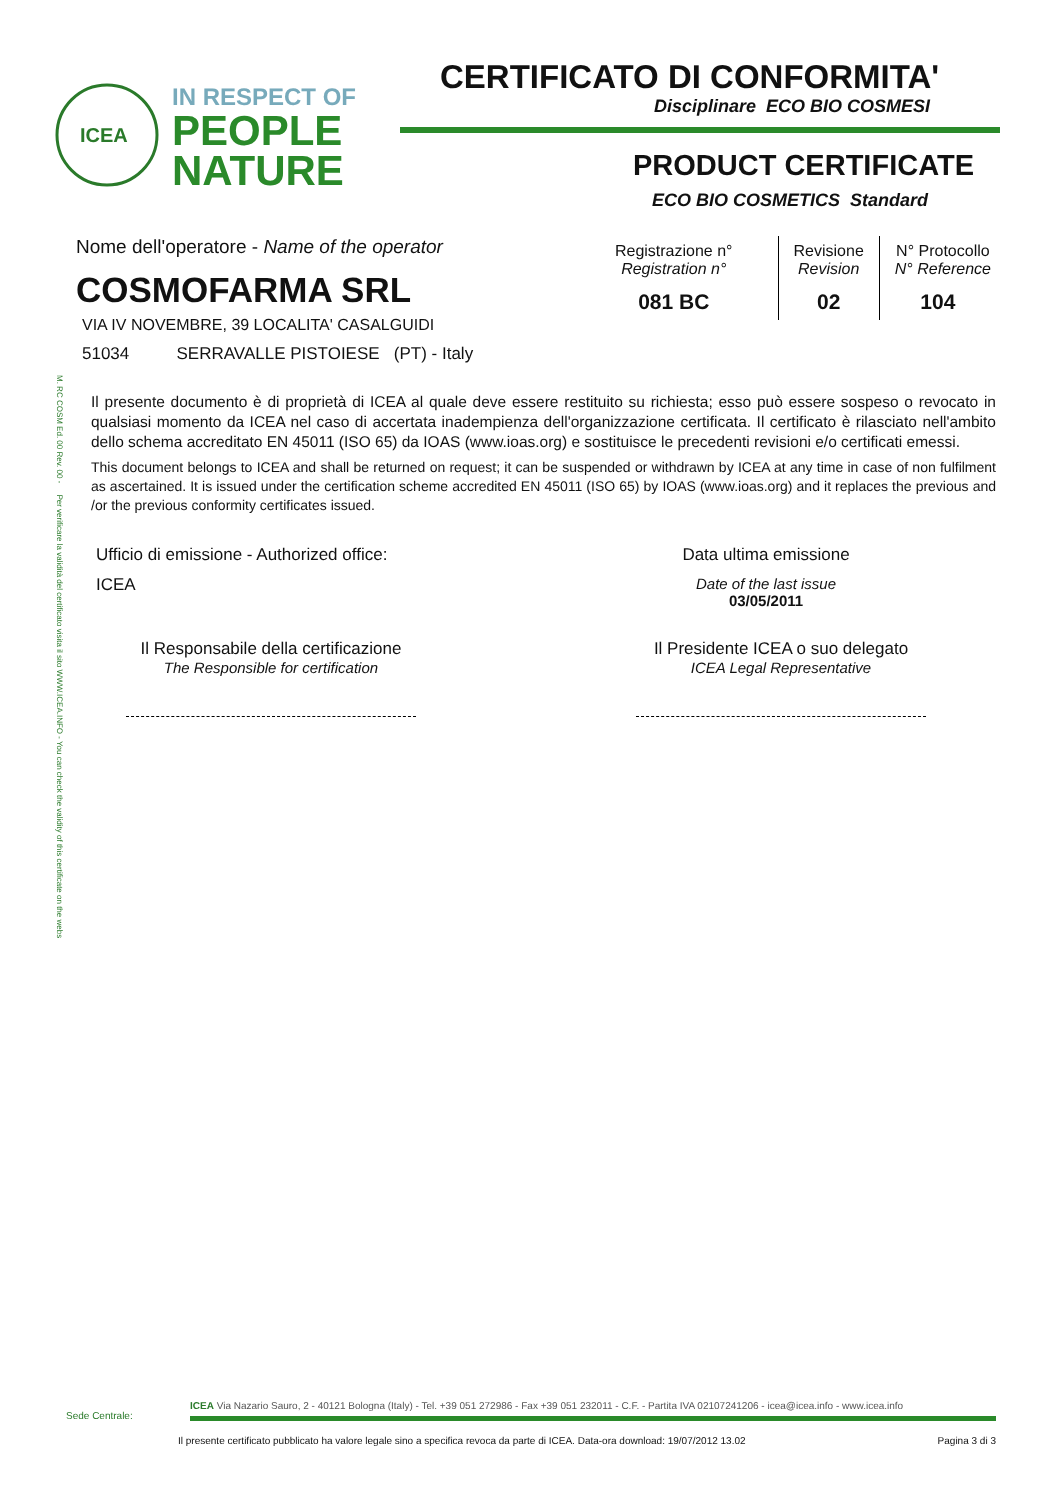ICEA
IN RESPECT OF
PEOPLE
NATURE
M. RC COSM Ed. 00 Rev. 00 - Per verificare la validità del certificato visita il sito WWW.ICEA.INFO - You can check the validity of this certificate on the webs
CERTIFICATO DI CONFORMITA'
Disciplinare ECO BIO COSMESI
PRODUCT CERTIFICATE
ECO BIO COSMETICS Standard
Nome dell'operatore - Name of the operator
COSMOFARMA SRL
VIA IV NOVEMBRE, 39 LOCALITA' CASALGUIDI
51034 SERRAVALLE PISTOIESE (PT) - Italy
| Registrazione n° Registration n° | Revisione Revision | N° Protocollo N° Reference |
| 081 BC | 02 | 104 |
Il presente documento è di proprietà di ICEA al quale deve essere restituito su richiesta; esso può essere sospeso o revocato in qualsiasi momento da ICEA nel caso di accertata inadempienza dell'organizzazione certificata. Il certificato è rilasciato nell'ambito dello schema accreditato EN 45011 (ISO 65) da IOAS (www.ioas.org) e sostituisce le precedenti revisioni e/o certificati emessi.
This document belongs to ICEA and shall be returned on request; it can be suspended or withdrawn by ICEA at any time in case of non fulfilment as ascertained. It is issued under the certification scheme accredited EN 45011 (ISO 65) by IOAS (www.ioas.org) and it replaces the previous and /or the previous conformity certificates issued.
Ufficio di emissione - Authorized office:
ICEA
Data ultima emissione
Date of the last issue
03/05/2011
Il Responsabile della certificazione
The Responsible for certification
Il Presidente ICEA o suo delegato
ICEA Legal Representative
Sede Centrale:
ICEA Via Nazario Sauro, 2 - 40121 Bologna (Italy) - Tel. +39 051 272986 - Fax +39 051 232011 - C.F. - Partita IVA 02107241206 - icea@icea.info - www.icea.info
Il presente certificato pubblicato ha valore legale sino a specifica revoca da parte di ICEA. Data-ora download: 19/07/2012 13.02 Pagina 3 di 3